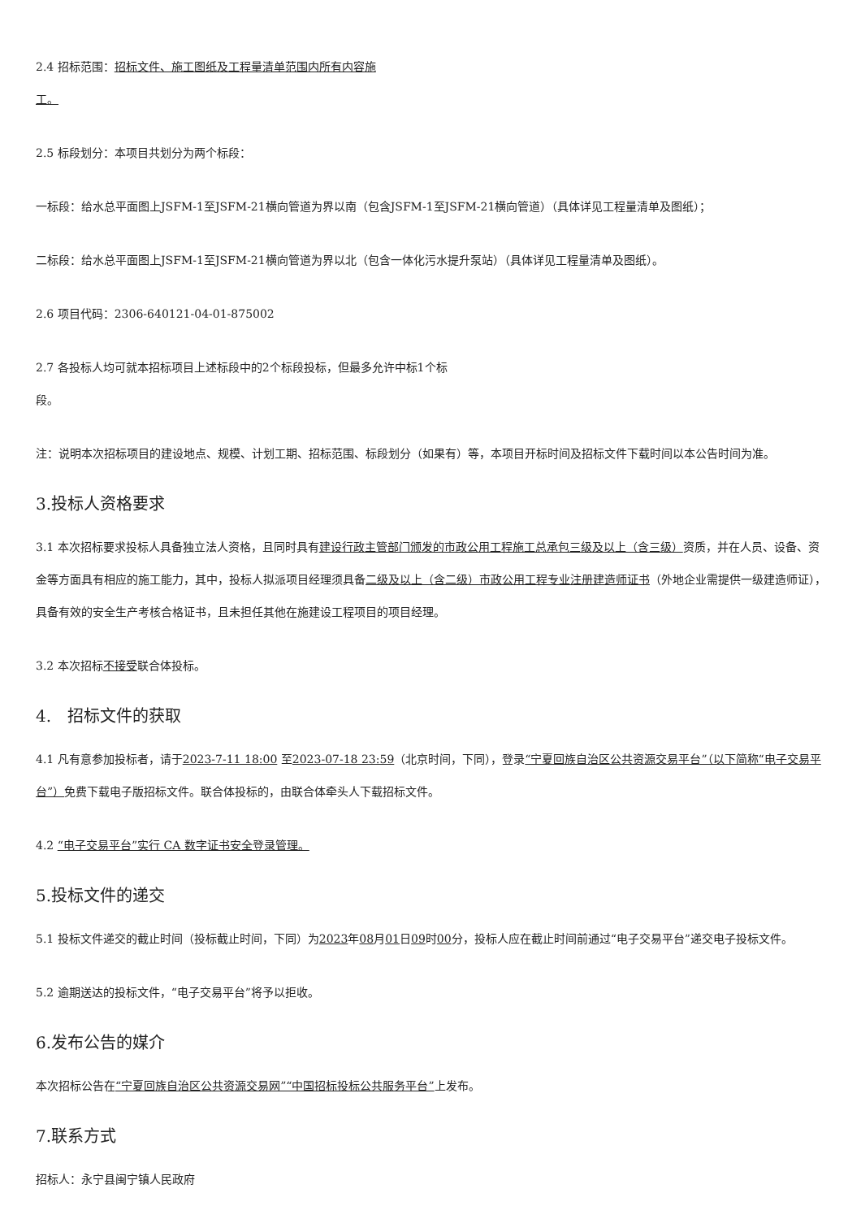2.4 招标范围：招标文件、施工图纸及工程量清单范围内所有内容施
工。
2.5 标段划分：本项目共划分为两个标段：
一标段：给水总平面图上JSFM-1至JSFM-21横向管道为界以南（包含JSFM-1至JSFM-21横向管道）（具体详见工程量清单及图纸）；
二标段：给水总平面图上JSFM-1至JSFM-21横向管道为界以北（包含一体化污水提升泵站）（具体详见工程量清单及图纸）。
2.6 项目代码：2306-640121-04-01-875002
2.7 各投标人均可就本招标项目上述标段中的2个标段投标，但最多允许中标1个标
段。
注：说明本次招标项目的建设地点、规模、计划工期、招标范围、标段划分（如果有）等，本项目开标时间及招标文件下载时间以本公告时间为准。
3.投标人资格要求
3.1 本次招标要求投标人具备独立法人资格，且同时具有建设行政主管部门颁发的市政公用工程施工总承包三级及以上（含三级）资质，并在人员、设备、资金等方面具有相应的施工能力，其中，投标人拟派项目经理须具备二级及以上（含二级）市政公用工程专业注册建造师证书（外地企业需提供一级建造师证），具备有效的安全生产考核合格证书，且未担任其他在施建设工程项目的项目经理。
3.2 本次招标不接受联合体投标。
4.　招标文件的获取
4.1 凡有意参加投标者，请于2023-7-11 18:00 至2023-07-18 23:59（北京时间，下同），登录“宁夏回族自治区公共资源交易平台”（以下简称“电子交易平台”）免费下载电子版招标文件。联合体投标的，由联合体牵头人下载招标文件。
4.2 “电子交易平台”实行 CA 数字证书安全登录管理。
5.投标文件的递交
5.1 投标文件递交的截止时间（投标截止时间，下同）为2023年08月01日09时00分，投标人应在截止时间前通过“电子交易平台”递交电子投标文件。
5.2 逾期送达的投标文件，“电子交易平台”将予以拒收。
6.发布公告的媒介
本次招标公告在“宁夏回族自治区公共资源交易网”“中国招标投标公共服务平台”上发布。
7.联系方式
招标人：永宁县闽宁镇人民政府